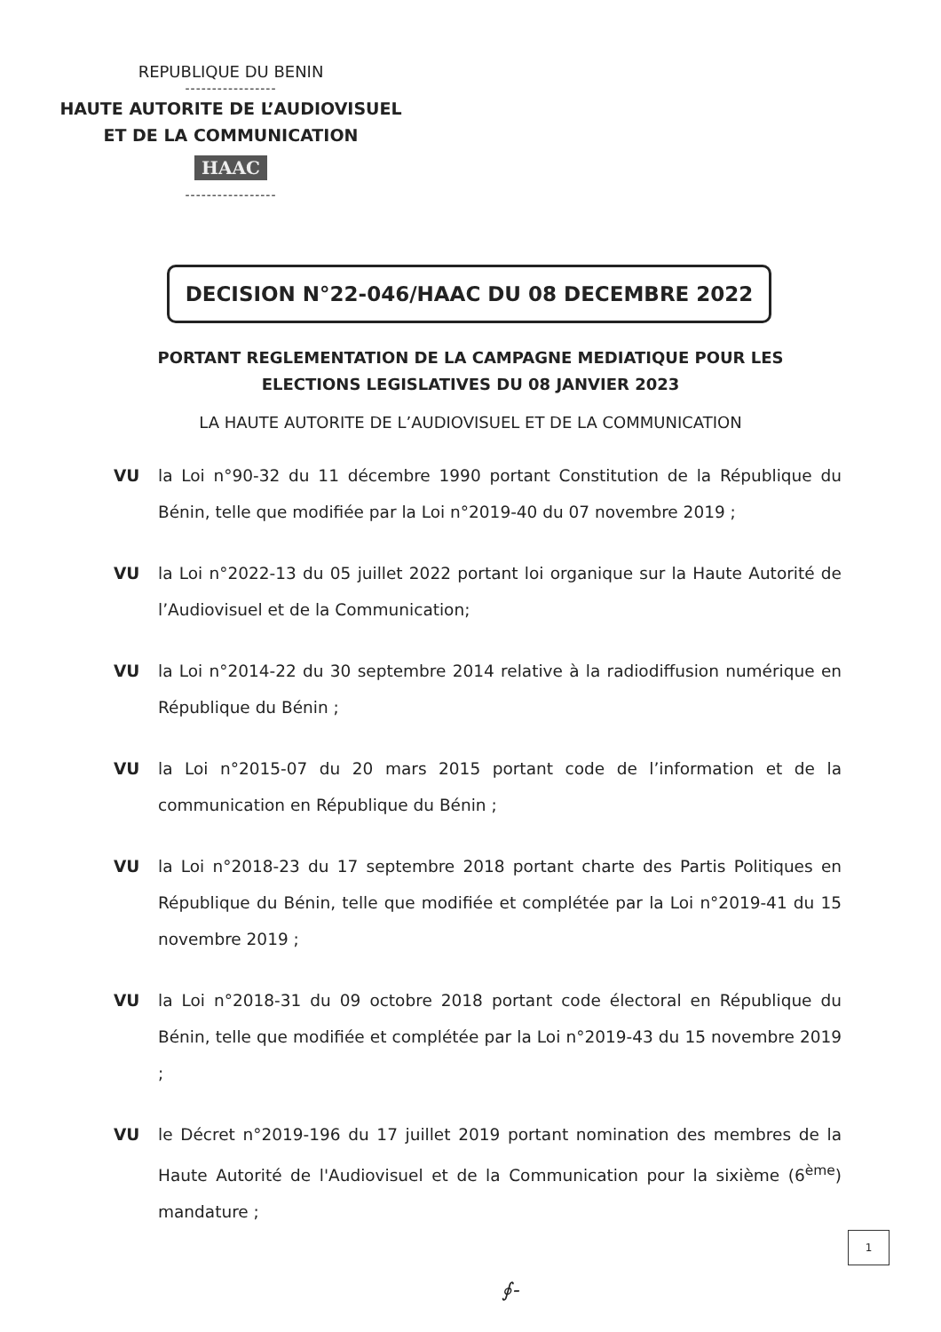REPUBLIQUE DU BENIN
-----------------
HAUTE AUTORITE DE L’AUDIOVISUEL
ET DE LA COMMUNICATION
HAAC
-----------------
DECISION N°22-046/HAAC DU 08 DECEMBRE 2022
PORTANT REGLEMENTATION DE LA CAMPAGNE MEDIATIQUE POUR LES ELECTIONS LEGISLATIVES DU 08 JANVIER 2023
LA HAUTE AUTORITE DE L’AUDIOVISUEL ET DE LA COMMUNICATION
VU la Loi n°90-32 du 11 décembre 1990 portant Constitution de la République du Bénin, telle que modifiée par la Loi n°2019-40 du 07 novembre 2019 ;
VU la Loi n°2022-13 du 05 juillet 2022 portant loi organique sur la Haute Autorité de l’Audiovisuel et de la Communication;
VU la Loi n°2014-22 du 30 septembre 2014 relative à la radiodiffusion numérique en République du Bénin ;
VU la Loi n°2015-07 du 20 mars 2015 portant code de l’information et de la communication en République du Bénin ;
VU la Loi n°2018-23 du 17 septembre 2018 portant charte des Partis Politiques en République du Bénin, telle que modifiée et complétée par la Loi n°2019-41 du 15 novembre 2019 ;
VU la Loi n°2018-31 du 09 octobre 2018 portant code électoral en République du Bénin, telle que modifiée et complétée par la Loi n°2019-43 du 15 novembre 2019 ;
VU le Décret n°2019-196 du 17 juillet 2019 portant nomination des membres de la Haute Autorité de l'Audiovisuel et de la Communication pour la sixième (6<sup>ème</sup>) mandature ;
1
∮-